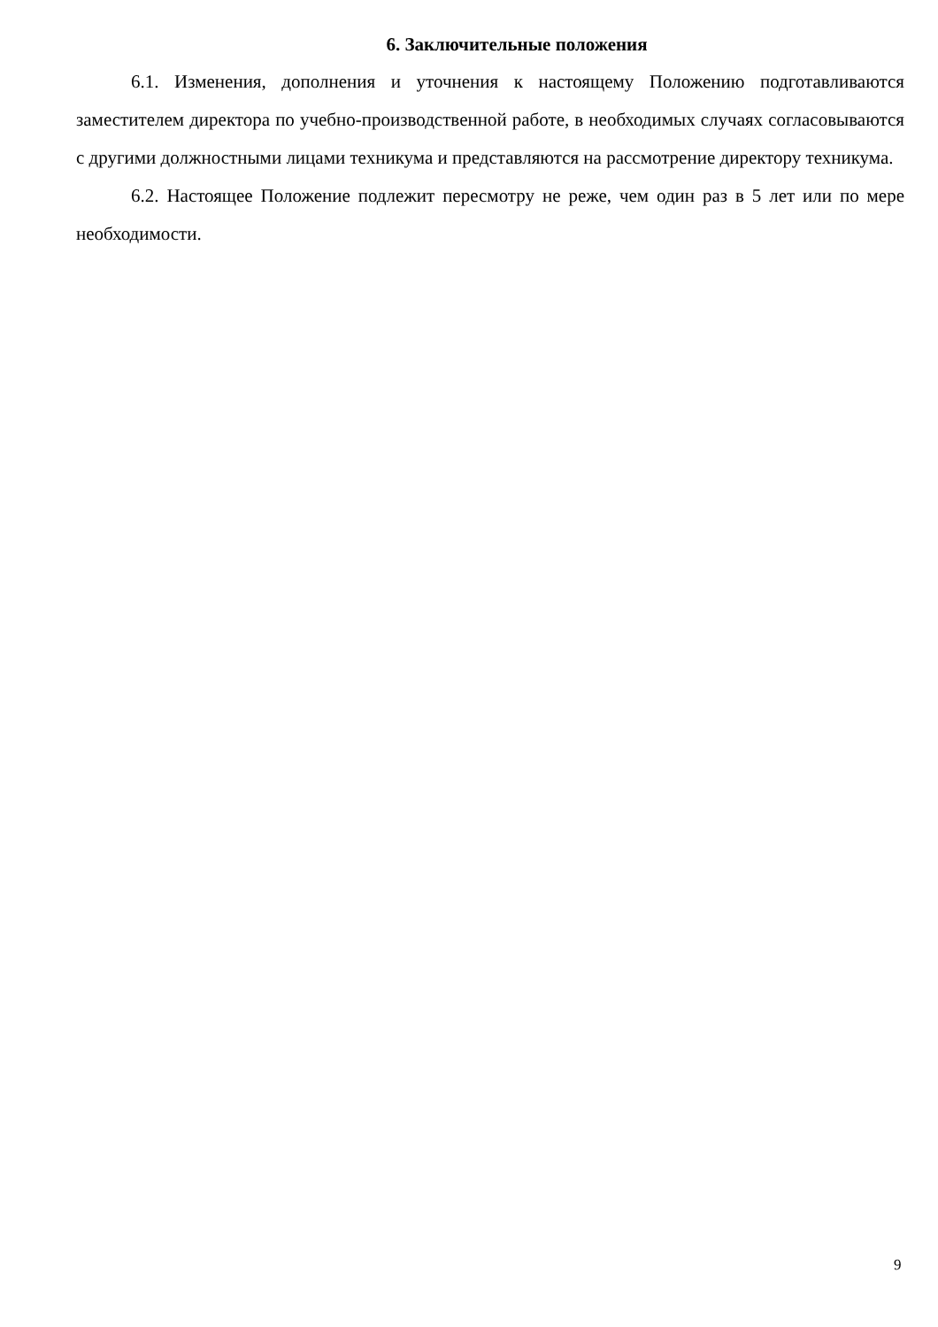6. Заключительные положения
6.1. Изменения, дополнения и уточнения к настоящему Положению подготавливаются заместителем директора по учебно-производственной работе, в необходимых случаях согласовываются с другими должностными лицами техникума и представляются на рассмотрение директору техникума.
6.2. Настоящее Положение подлежит пересмотру не реже, чем один раз в 5 лет или по мере необходимости.
9